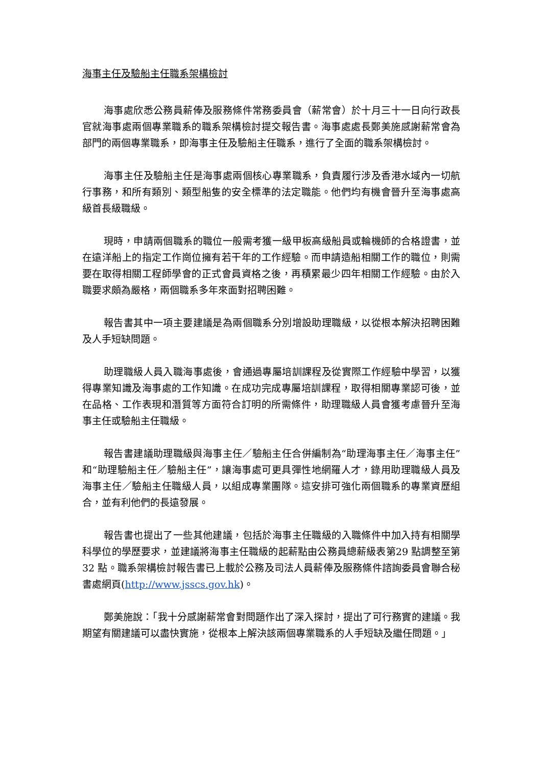海事主任及驗船主任職系架構檢討
海事處欣悉公務員薪俸及服務條件常務委員會（薪常會）於十月三十一日向行政長官就海事處兩個專業職系的職系架構檢討提交報告書。海事處處長鄭美施感謝薪常會為部門的兩個專業職系，即海事主任及驗船主任職系，進行了全面的職系架構檢討。
海事主任及驗船主任是海事處兩個核心專業職系，負責履行涉及香港水域內一切航行事務，和所有類別、類型船隻的安全標準的法定職能。他們均有機會晉升至海事處高級首長級職級。
現時，申請兩個職系的職位一般需考獲一級甲板高級船員或輪機師的合格證書，並在遠洋船上的指定工作崗位擁有若干年的工作經驗。而申請造船相關工作的職位，則需要在取得相關工程師學會的正式會員資格之後，再積累最少四年相關工作經驗。由於入職要求頗為嚴格，兩個職系多年來面對招聘困難。
報告書其中一項主要建議是為兩個職系分別增設助理職級，以從根本解決招聘困難及人手短缺問題。
助理職級人員入職海事處後，會通過專屬培訓課程及從實際工作經驗中學習，以獲得專業知識及海事處的工作知識。在成功完成專屬培訓課程，取得相關專業認可後，並在品格、工作表現和潛質等方面符合訂明的所需條件，助理職級人員會獲考慮晉升至海事主任或驗船主任職級。
報告書建議助理職級與海事主任／驗船主任合併編制為“助理海事主任／海事主任”和“助理驗船主任／驗船主任”，讓海事處可更具彈性地網羅人才，錄用助理職級人員及海事主任／驗船主任職級人員，以組成專業團隊。這安排可強化兩個職系的專業資歷組合，並有利他們的長遠發展。
報告書也提出了一些其他建議，包括於海事主任職級的入職條件中加入持有相關學科學位的學歷要求，並建議將海事主任職級的起薪點由公務員總薪級表第29 點調整至第 32 點。職系架構檢討報告書已上載於公務及司法人員薪俸及服務條件諮詢委員會聯合秘書處網頁(http://www.jsscs.gov.hk)。
鄭美施說：「我十分感謝薪常會對問題作出了深入探討，提出了可行務實的建議。我期望有關建議可以盡快實施，從根本上解決該兩個專業職系的人手短缺及繼任問題。」